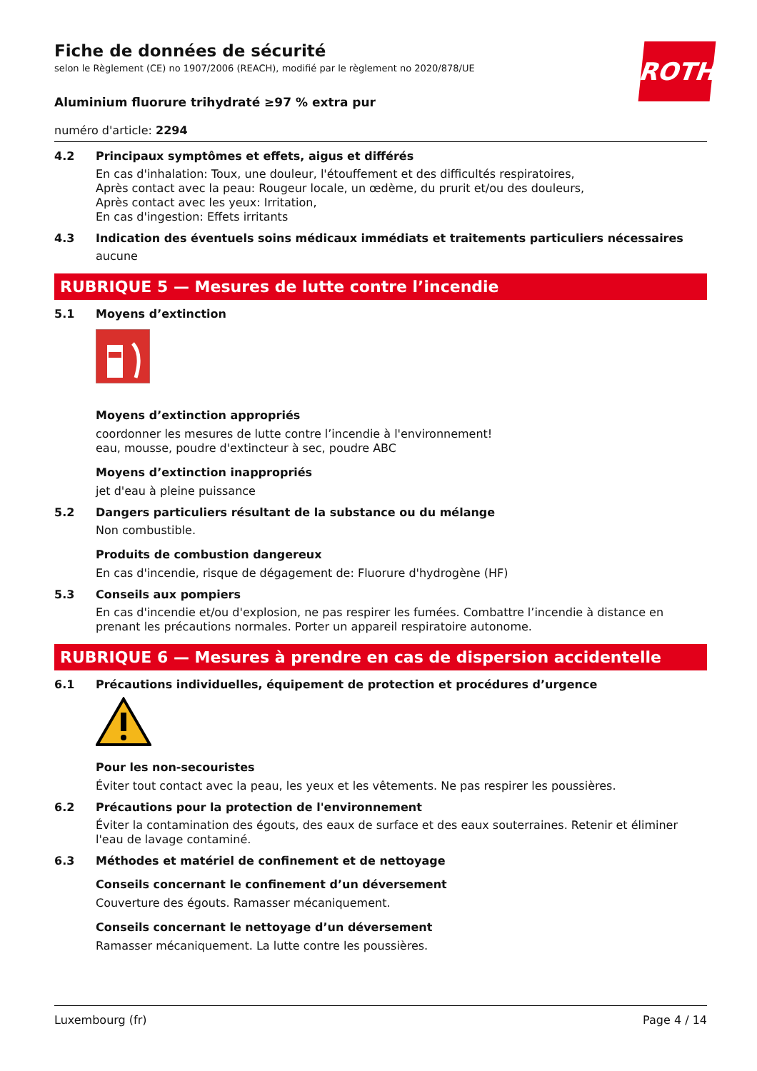ROTH
Fiche de données de sécurité
selon le Règlement (CE) no 1907/2006 (REACH), modifié par le règlement no 2020/878/UE
Aluminium fluorure trihydraté ≥97 % extra pur
numéro d'article: 2294
4.2 Principaux symptômes et effets, aigus et différés
En cas d'inhalation: Toux, une douleur, l'étouffement et des difficultés respiratoires,
Après contact avec la peau: Rougeur locale, un œdème, du prurit et/ou des douleurs,
Après contact avec les yeux: Irritation,
En cas d'ingestion: Effets irritants
4.3 Indication des éventuels soins médicaux immédiats et traitements particuliers nécessaires
aucune
RUBRIQUE 5 — Mesures de lutte contre l’incendie
5.1 Moyens d’extinction
Moyens d’extinction appropriés
coordonner les mesures de lutte contre l’incendie à l'environnement!
eau, mousse, poudre d'extincteur à sec, poudre ABC
Moyens d’extinction inappropriés
jet d'eau à pleine puissance
5.2 Dangers particuliers résultant de la substance ou du mélange
Non combustible.
Produits de combustion dangereux
En cas d'incendie, risque de dégagement de: Fluorure d'hydrogène (HF)
5.3 Conseils aux pompiers
En cas d'incendie et/ou d'explosion, ne pas respirer les fumées. Combattre l’incendie à distance en prenant les précautions normales. Porter un appareil respiratoire autonome.
RUBRIQUE 6 — Mesures à prendre en cas de dispersion accidentelle
6.1 Précautions individuelles, équipement de protection et procédures d’urgence
Pour les non-secouristes
Éviter tout contact avec la peau, les yeux et les vêtements. Ne pas respirer les poussières.
6.2 Précautions pour la protection de l'environnement
Éviter la contamination des égouts, des eaux de surface et des eaux souterraines. Retenir et éliminer l'eau de lavage contaminé.
6.3 Méthodes et matériel de confinement et de nettoyage
Conseils concernant le confinement d’un déversement
Couverture des égouts. Ramasser mécaniquement.
Conseils concernant le nettoyage d’un déversement
Ramasser mécaniquement. La lutte contre les poussières.
Luxembourg (fr) Page 4 / 14